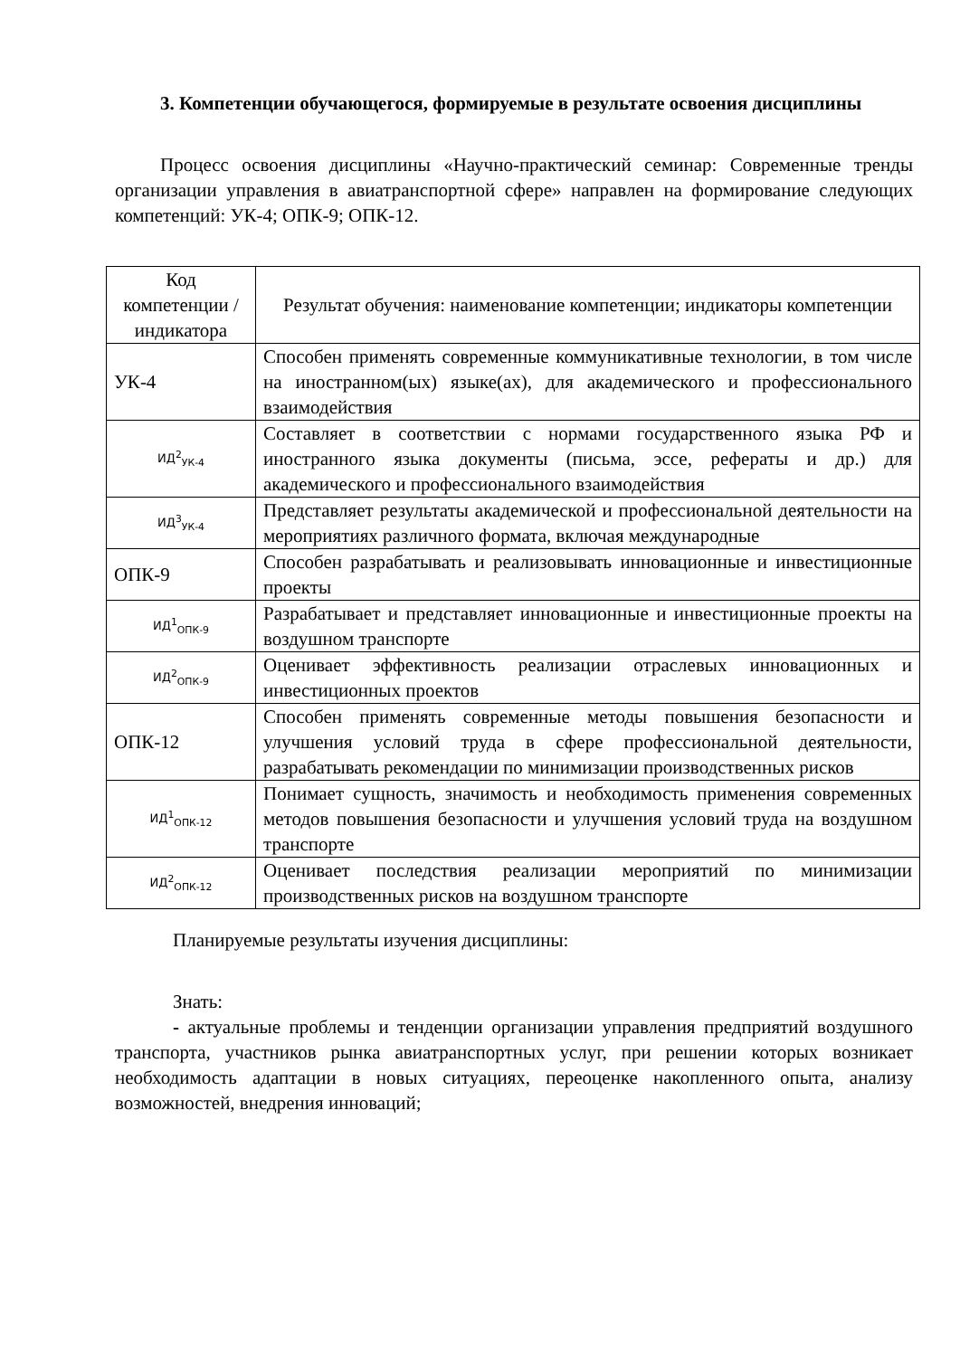3. Компетенции обучающегося, формируемые в результате освоения дисциплины
Процесс освоения дисциплины «Научно-практический семинар: Современные тренды организации управления в авиатранспортной сфере» направлен на формирование следующих компетенций: УК-4; ОПК-9; ОПК-12.
| Код компетенции / индикатора | Результат обучения: наименование компетенции; индикаторы компетенции |
| --- | --- |
| УК-4 | Способен применять современные коммуникативные технологии, в том числе на иностранном(ых) языке(ах), для академического и профессионального взаимодействия |
| ИД<sup>2</sup><sub>УК-4</sub> | Составляет в соответствии с нормами государственного языка РФ и иностранного языка документы (письма, эссе, рефераты и др.) для академического и профессионального взаимодействия |
| ИД<sup>3</sup><sub>УК-4</sub> | Представляет результаты академической и профессиональной деятельности на мероприятиях различного формата, включая международные |
| ОПК-9 | Способен разрабатывать и реализовывать инновационные и инвестиционные проекты |
| ИД<sup>1</sup><sub>ОПК-9</sub> | Разрабатывает и представляет инновационные и инвестиционные проекты на воздушном транспорте |
| ИД<sup>2</sup><sub>ОПК-9</sub> | Оценивает эффективность реализации отраслевых инновационных и инвестиционных проектов |
| ОПК-12 | Способен применять современные методы повышения безопасности и улучшения условий труда в сфере профессиональной деятельности, разрабатывать рекомендации по минимизации производственных рисков |
| ИД<sup>1</sup><sub>ОПК-12</sub> | Понимает сущность, значимость и необходимость применения современных методов повышения безопасности и улучшения условий труда на воздушном транспорте |
| ИД<sup>2</sup><sub>ОПК-12</sub> | Оценивает последствия реализации мероприятий по минимизации производственных рисков на воздушном транспорте |
Планируемые результаты изучения дисциплины:
Знать:
- актуальные проблемы и тенденции организации управления предприятий воздушного транспорта, участников рынка авиатранспортных услуг, при решении которых возникает необходимость адаптации в новых ситуациях, переоценке накопленного опыта, анализу возможностей, внедрения инноваций;